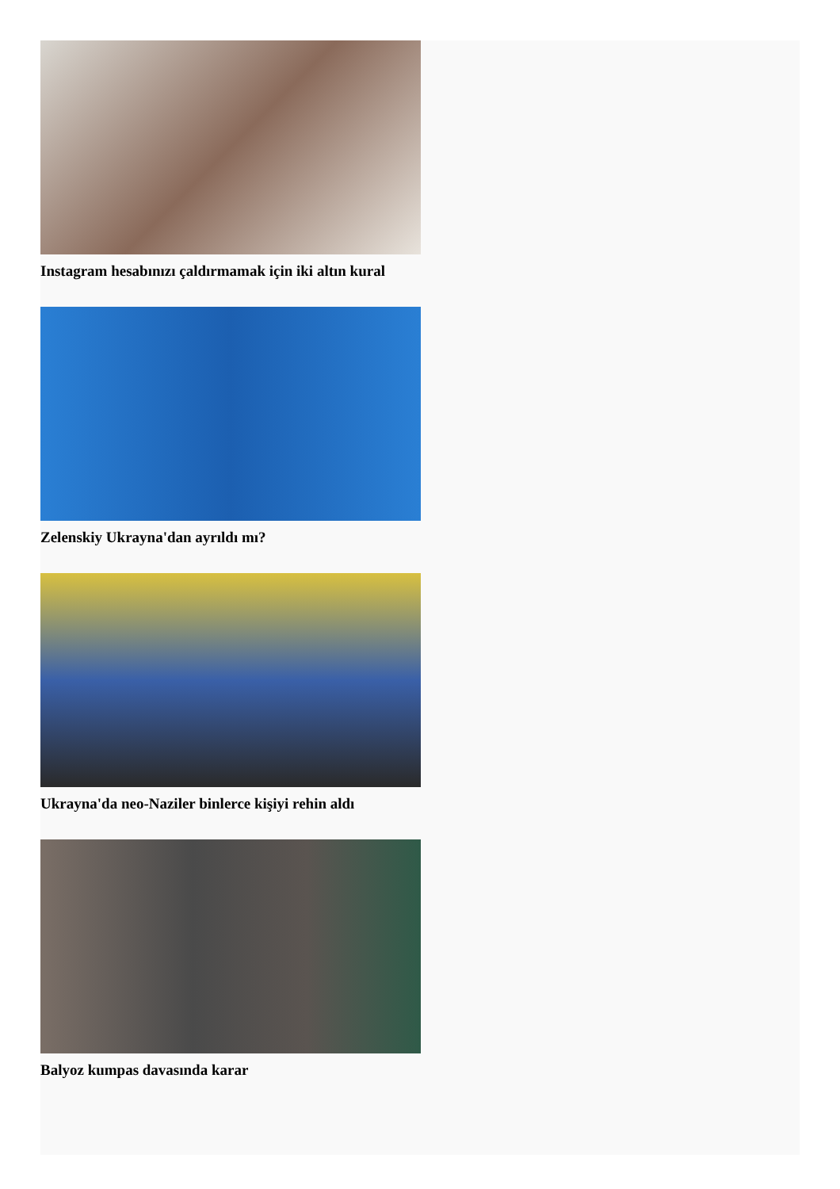Instagram hesabınızı çaldırmamak için iki altın kural
Zelenskiy Ukrayna'dan ayrıldı mı?
Ukrayna'da neo-Naziler binlerce kişiyi rehin aldı
Balyoz kumpas davasında karar